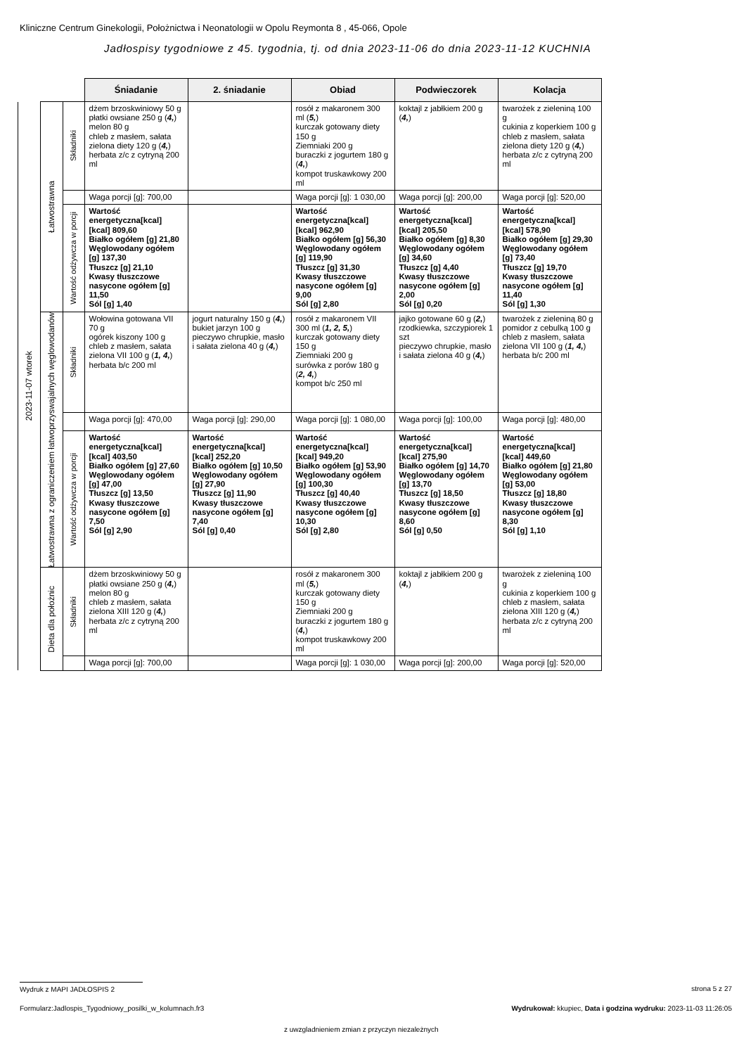Kliniczne Centrum Ginekologii, Położnictwa i Neonatologii w Opolu Reymonta 8 , 45-066, Opole
Jadłospisy tygodniowe z 45. tygodnia, tj. od dnia 2023-11-06 do dnia 2023-11-12 KUCHNIA
| | | | Śniadanie | 2. śniadanie | Obiad | Podwieczorek | Kolacja |
| 2023-11-07 wtorek | Łatwostrawna | Składniki | dżem brzoskwiniowy 50 g płatki owsiane 250 g ( 4, ) melon 80 g chleb z masłem, sałata zielona diety 120 g ( 4, ) herbata z/c z cytryną 200 ml | | rosół z makaronem 300 ml ( 5, ) kurczak gotowany diety 150 g Ziemniaki 200 g buraczki z jogurtem 180 g ( 4, ) kompot truskawkowy 200 ml | koktajl z jabłkiem 200 g ( 4, ) | twarożek z zieleniną 100 g cukinia z koperkiem 100 g chleb z masłem, sałata zielona diety 120 g ( 4, ) herbata z/c z cytryną 200 ml |
| | | | Waga porcji [g]: 700,00 | | Waga porcji [g]: 1 030,00 | Waga porcji [g]: 200,00 | Waga porcji [g]: 520,00 |
| | | Wartość odżywcza w porcji | Wartość energetyczna[kcal] [kcal] 809,60 Białko ogółem [g] 21,80 Węglowodany ogółem [g] 137,30 Tłuszcz [g] 21,10 Kwasy tłuszczowe nasycone ogółem [g] 11,50 Sól [g] 1,40 | | Wartość energetyczna[kcal] [kcal] 962,90 Białko ogółem [g] 56,30 Węglowodany ogółem [g] 119,90 Tłuszcz [g] 31,30 Kwasy tłuszczowe nasycone ogółem [g] 9,00 Sól [g] 2,80 | Wartość energetyczna[kcal] [kcal] 205,50 Białko ogółem [g] 8,30 Węglowodany ogółem [g] 34,60 Tłuszcz [g] 4,40 Kwasy tłuszczowe nasycone ogółem [g] 2,00 Sól [g] 0,20 | Wartość energetyczna[kcal] [kcal] 578,90 Białko ogółem [g] 29,30 Węglowodany ogółem [g] 73,40 Tłuszcz [g] 19,70 Kwasy tłuszczowe nasycone ogółem [g] 11,40 Sól [g] 1,30 |
| | Łatwostrawna z ograniczeniem łatwoprzyswajalnych węglowodanów | Składniki | Wołowina gotowana VII 70 g ogórek kiszony 100 g chleb z masłem, sałata zielona VII 100 g ( 1, 4, ) herbata b/c 200 ml | jogurt naturalny 150 g ( 4, ) bukiet jarzyn 100 g pieczywo chrupkie, masło i sałata zielona 40 g ( 4, ) | rosół z makaronem VII 300 ml ( 1, 2, 5, ) kurczak gotowany diety 150 g Ziemniaki 200 g surówka z porów 180 g ( 2, 4, ) kompot b/c 250 ml | jajko gotowane 60 g ( 2, ) rzodkiewka, szczypiorek 1 szt pieczywo chrupkie, masło i sałata zielona 40 g ( 4, ) | twarożek z zieleniną 80 g pomidor z cebulką 100 g chleb z masłem, sałata zielona VII 100 g ( 1, 4, ) herbata b/c 200 ml |
| | | | Waga porcji [g]: 470,00 | Waga porcji [g]: 290,00 | Waga porcji [g]: 1 080,00 | Waga porcji [g]: 100,00 | Waga porcji [g]: 480,00 |
| | | Wartość odżywcza w porcji | Wartość energetyczna[kcal] [kcal] 403,50 Białko ogółem [g] 27,60 Węglowodany ogółem [g] 47,00 Tłuszcz [g] 13,50 Kwasy tłuszczowe nasycone ogółem [g] 7,50 Sól [g] 2,90 | Wartość energetyczna[kcal] [kcal] 252,20 Białko ogółem [g] 10,50 Węglowodany ogółem [g] 27,90 Tłuszcz [g] 11,90 Kwasy tłuszczowe nasycone ogółem [g] 7,40 Sól [g] 0,40 | Wartość energetyczna[kcal] [kcal] 949,20 Białko ogółem [g] 53,90 Węglowodany ogółem [g] 100,30 Tłuszcz [g] 40,40 Kwasy tłuszczowe nasycone ogółem [g] 10,30 Sól [g] 2,80 | Wartość energetyczna[kcal] [kcal] 275,90 Białko ogółem [g] 14,70 Węglowodany ogółem [g] 13,70 Tłuszcz [g] 18,50 Kwasy tłuszczowe nasycone ogółem [g] 8,60 Sól [g] 0,50 | Wartość energetyczna[kcal] [kcal] 449,60 Białko ogółem [g] 21,80 Węglowodany ogółem [g] 53,00 Tłuszcz [g] 18,80 Kwasy tłuszczowe nasycone ogółem [g] 8,30 Sól [g] 1,10 |
| | Dieta dla położnic | Składniki | dżem brzoskwiniowy 50 g płatki owsiane 250 g ( 4, ) melon 80 g chleb z masłem, sałata zielona XIII 120 g ( 4, ) herbata z/c z cytryną 200 ml | | rosół z makaronem 300 ml ( 5, ) kurczak gotowany diety 150 g Ziemniaki 200 g buraczki z jogurtem 180 g ( 4, ) kompot truskawkowy 200 ml | koktajl z jabłkiem 200 g ( 4, ) | twarożek z zieleniną 100 g cukinia z koperkiem 100 g chleb z masłem, sałata zielona XIII 120 g ( 4, ) herbata z/c z cytryną 200 ml |
| | | | Waga porcji [g]: 700,00 | | Waga porcji [g]: 1 030,00 | Waga porcji [g]: 200,00 | Waga porcji [g]: 520,00 |
Wydruk z MAPI JADŁOSPIS 2 strona 5 z 27
Formularz:Jadlospis_Tygodniowy_posilki_w_kolumnach.fr3
Wydrukował: kkupiec, Data i godzina wydruku: 2023-11-03 11:26:05
z uwzgladnieniem zmian z przyczyn niezależnych